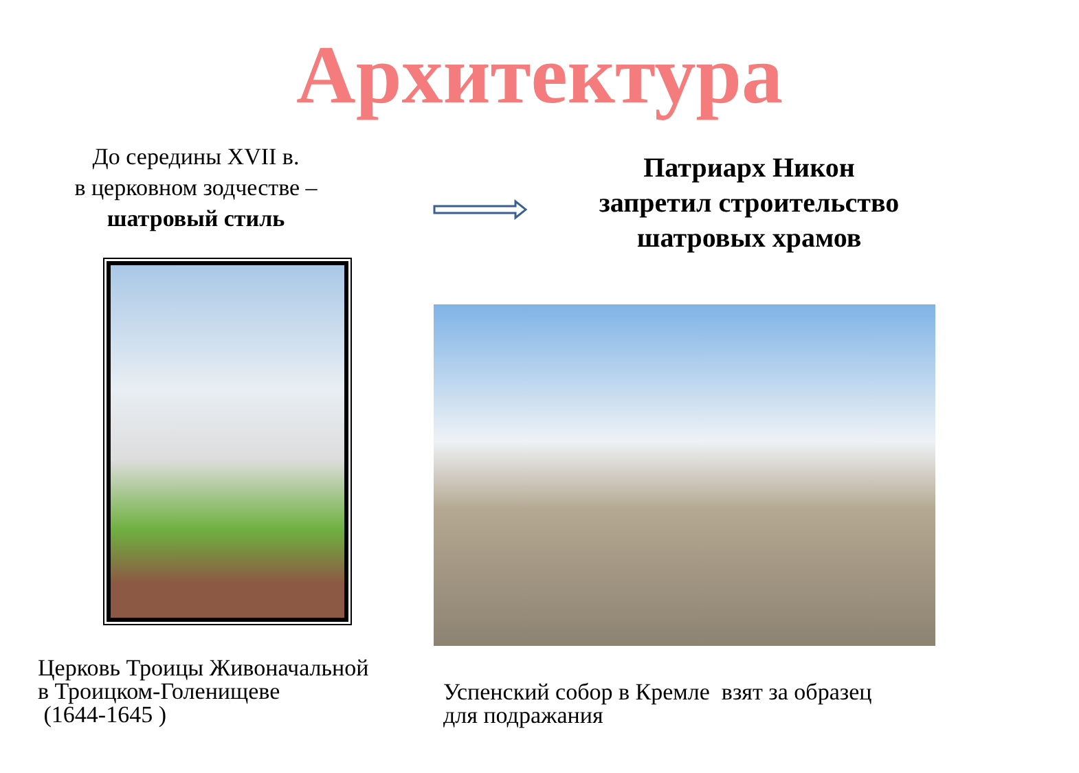Архитектура
До середины XVII в.
в церковном зодчестве –
шатровый стиль
Патриарх Никон
запретил строительство
шатровых храмов
Церковь Троицы Живоначальной
в Троицком-Голенищеве
(1644-1645 )
Успенский собор в Кремле взят за образец
для подражания